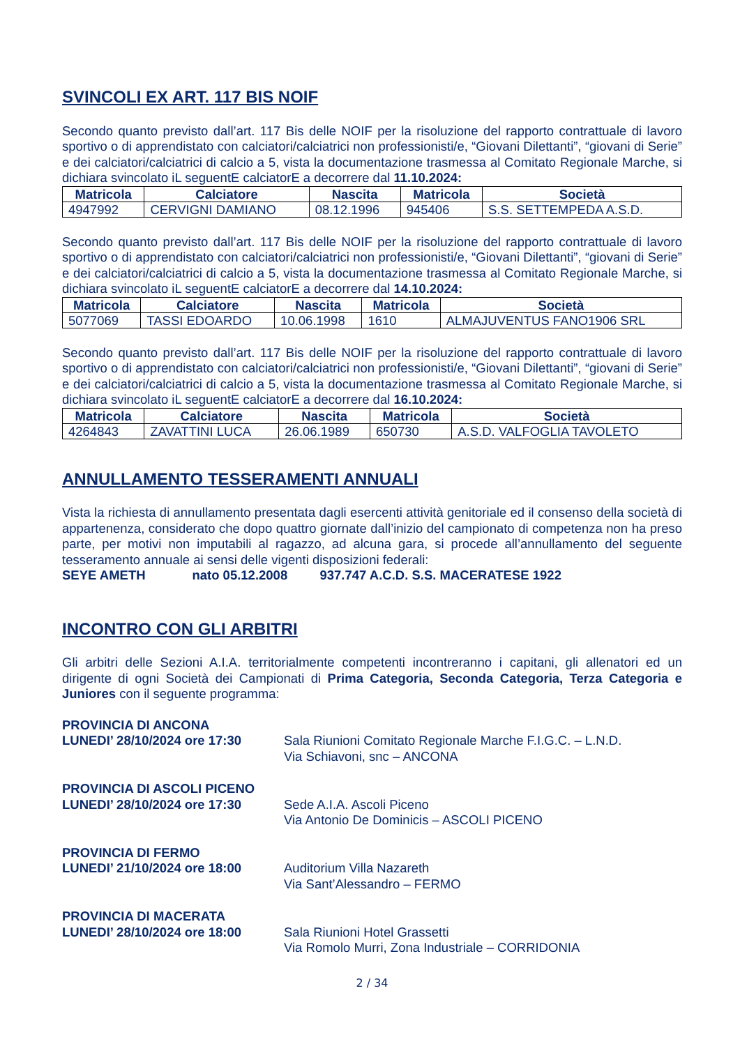SVINCOLI EX ART. 117 BIS NOIF
Secondo quanto previsto dall’art. 117 Bis delle NOIF per la risoluzione del rapporto contrattuale di lavoro sportivo o di apprendistato con calciatori/calciatrici non professionisti/e, “Giovani Dilettanti”, “giovani di Serie” e dei calciatori/calciatrici di calcio a 5, vista la documentazione trasmessa al Comitato Regionale Marche, si dichiara svincolato iL seguentE calciatorE a decorrere dal 11.10.2024:
| Matricola | Calciatore | Nascita | Matricola | Società |
| --- | --- | --- | --- | --- |
| 4947992 | CERVIGNI DAMIANO | 08.12.1996 | 945406 | S.S. SETTEMPEDA A.S.D. |
Secondo quanto previsto dall’art. 117 Bis delle NOIF per la risoluzione del rapporto contrattuale di lavoro sportivo o di apprendistato con calciatori/calciatrici non professionisti/e, “Giovani Dilettanti”, “giovani di Serie” e dei calciatori/calciatrici di calcio a 5, vista la documentazione trasmessa al Comitato Regionale Marche, si dichiara svincolato iL seguentE calciatorE a decorrere dal 14.10.2024:
| Matricola | Calciatore | Nascita | Matricola | Società |
| --- | --- | --- | --- | --- |
| 5077069 | TASSI EDOARDO | 10.06.1998 | 1610 | ALMAJUVENTUS FANO1906 SRL |
Secondo quanto previsto dall’art. 117 Bis delle NOIF per la risoluzione del rapporto contrattuale di lavoro sportivo o di apprendistato con calciatori/calciatrici non professionisti/e, “Giovani Dilettanti”, “giovani di Serie” e dei calciatori/calciatrici di calcio a 5, vista la documentazione trasmessa al Comitato Regionale Marche, si dichiara svincolato iL seguentE calciatorE a decorrere dal 16.10.2024:
| Matricola | Calciatore | Nascita | Matricola | Società |
| --- | --- | --- | --- | --- |
| 4264843 | ZAVATTINI LUCA | 26.06.1989 | 650730 | A.S.D. VALFOGLIA TAVOLETO |
ANNULLAMENTO TESSERAMENTI ANNUALI
Vista la richiesta di annullamento presentata dagli esercenti attività genitoriale ed il consenso della società di appartenenza, considerato che dopo quattro giornate dall’inizio del campionato di competenza non ha preso parte, per motivi non imputabili al ragazzo, ad alcuna gara, si procede all’annullamento del seguente tesseramento annuale ai sensi delle vigenti disposizioni federali:
SEYE AMETH nato 05.12.2008 937.747 A.C.D. S.S. MACERATESE 1922
INCONTRO CON GLI ARBITRI
Gli arbitri delle Sezioni A.I.A. territorialmente competenti incontreranno i capitani, gli allenatori ed un dirigente di ogni Società dei Campionati di Prima Categoria, Seconda Categoria, Terza Categoria e Juniores con il seguente programma:
PROVINCIA DI ANCONA
LUNEDI’ 28/10/2024 ore 17:30 Sala Riunioni Comitato Regionale Marche F.I.G.C. – L.N.D.
Via Schiavoni, snc – ANCONA
PROVINCIA DI ASCOLI PICENO
LUNEDI’ 28/10/2024 ore 17:30 Sede A.I.A. Ascoli Piceno
Via Antonio De Dominicis – ASCOLI PICENO
PROVINCIA DI FERMO
LUNEDI’ 21/10/2024 ore 18:00 Auditorium Villa Nazareth
Via Sant’Alessandro – FERMO
PROVINCIA DI MACERATA
LUNEDI’ 28/10/2024 ore 18:00 Sala Riunioni Hotel Grassetti
Via Romolo Murri, Zona Industriale – CORRIDONIA
2 / 34